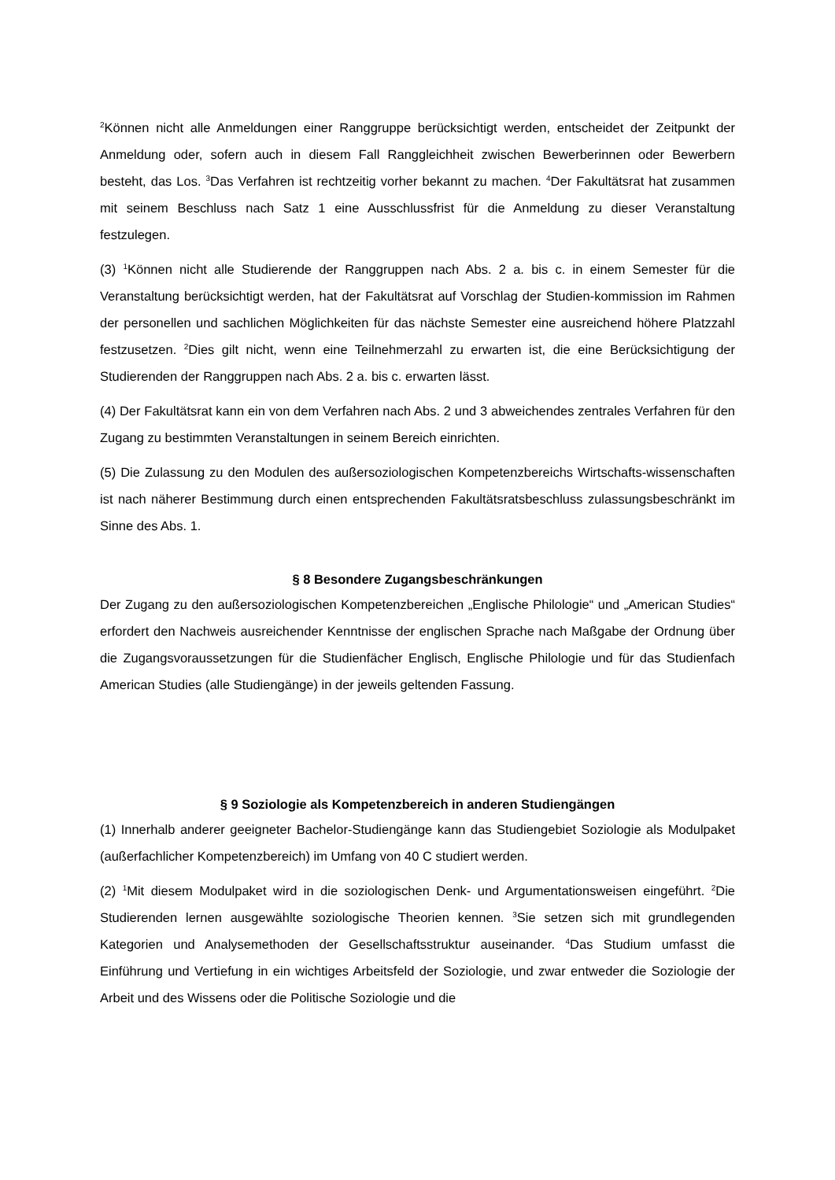<sup>2</sup> Können nicht alle Anmeldungen einer Ranggruppe berücksichtigt werden, entscheidet der Zeitpunkt der Anmeldung oder, sofern auch in diesem Fall Ranggleichheit zwischen Bewerberinnen oder Bewerbern besteht, das Los. <sup>3</sup>Das Verfahren ist rechtzeitig vorher bekannt zu machen. <sup>4</sup>Der Fakultätsrat hat zusammen mit seinem Beschluss nach Satz 1 eine Ausschlussfrist für die Anmeldung zu dieser Veranstaltung festzulegen.
(3) <sup>1</sup>Können nicht alle Studierende der Ranggruppen nach Abs. 2 a. bis c. in einem Semester für die Veranstaltung berücksichtigt werden, hat der Fakultätsrat auf Vorschlag der Studien-kommission im Rahmen der personellen und sachlichen Möglichkeiten für das nächste Semester eine ausreichend höhere Platzzahl festzusetzen. <sup>2</sup>Dies gilt nicht, wenn eine Teilnehmerzahl zu erwarten ist, die eine Berücksichtigung der Studierenden der Ranggruppen nach Abs. 2 a. bis c. erwarten lässt.
(4) Der Fakultätsrat kann ein von dem Verfahren nach Abs. 2 und 3 abweichendes zentrales Verfahren für den Zugang zu bestimmten Veranstaltungen in seinem Bereich einrichten.
(5) Die Zulassung zu den Modulen des außersoziologischen Kompetenzbereichs Wirtschafts-wissenschaften ist nach näherer Bestimmung durch einen entsprechenden Fakultätsratsbeschluss zulassungsbeschränkt im Sinne des Abs. 1.
§ 8 Besondere Zugangsbeschränkungen
Der Zugang zu den außersoziologischen Kompetenzbereichen „Englische Philologie“ und „American Studies“ erfordert den Nachweis ausreichender Kenntnisse der englischen Sprache nach Maßgabe der Ordnung über die Zugangsvoraussetzungen für die Studienfächer Englisch, Englische Philologie und für das Studienfach American Studies (alle Studiengänge) in der jeweils geltenden Fassung.
§ 9 Soziologie als Kompetenzbereich in anderen Studiengängen
(1) Innerhalb anderer geeigneter Bachelor-Studiengänge kann das Studiengebiet Soziologie als Modulpaket (außerfachlicher Kompetenzbereich) im Umfang von 40 C studiert werden.
(2) <sup>1</sup>Mit diesem Modulpaket wird in die soziologischen Denk- und Argumentationsweisen eingeführt. <sup>2</sup>Die Studierenden lernen ausgewählte soziologische Theorien kennen. <sup>3</sup>Sie setzen sich mit grundlegenden Kategorien und Analysemethoden der Gesellschaftsstruktur auseinander. <sup>4</sup>Das Studium umfasst die Einführung und Vertiefung in ein wichtiges Arbeitsfeld der Soziologie, und zwar entweder die Soziologie der Arbeit und des Wissens oder die Politische Soziologie und die